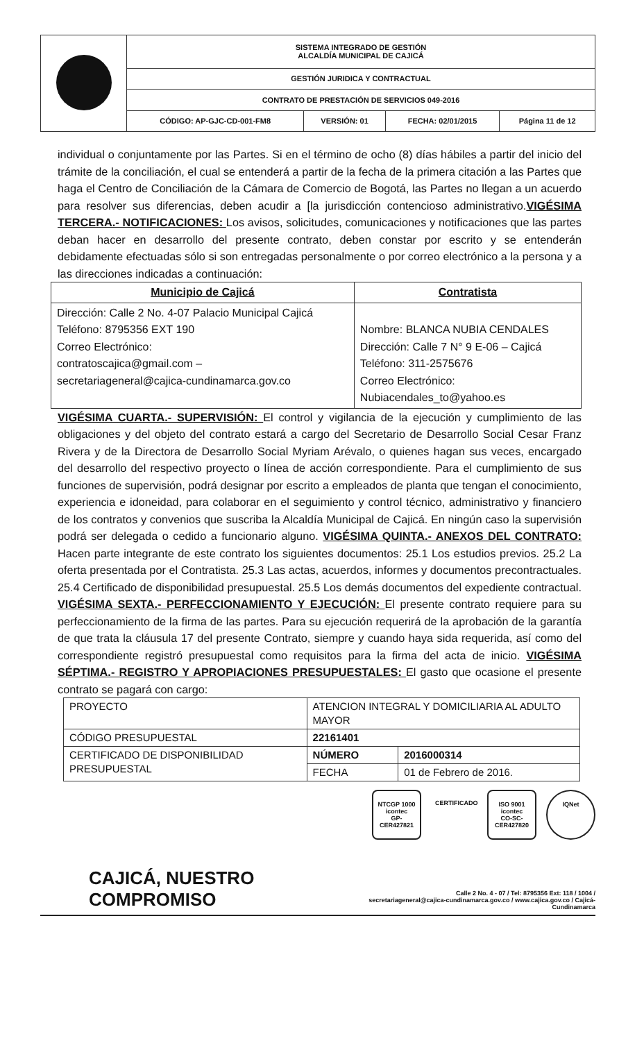| | SISTEMA INTEGRADO DE GESTIÓN ALCALDÍA MUNICIPAL DE CAJICÁ | | | |
| | GESTIÓN JURIDICA Y CONTRACTUAL | | | |
| | CONTRATO DE PRESTACIÓN DE SERVICIOS 049-2016 | | | |
| | CÓDIGO: AP-GJC-CD-001-FM8 | VERSIÓN: 01 | FECHA: 02/01/2015 | Página 11 de 12 |
individual o conjuntamente por las Partes. Si en el término de ocho (8) días hábiles a partir del inicio del trámite de la conciliación, el cual se entenderá a partir de la fecha de la primera citación a las Partes que haga el Centro de Conciliación de la Cámara de Comercio de Bogotá, las Partes no llegan a un acuerdo para resolver sus diferencias, deben acudir a [la jurisdicción contencioso administrativo.VIGÉSIMA TERCERA.- NOTIFICACIONES: Los avisos, solicitudes, comunicaciones y notificaciones que las partes deban hacer en desarrollo del presente contrato, deben constar por escrito y se entenderán debidamente efectuadas sólo si son entregadas personalmente o por correo electrónico a la persona y a las direcciones indicadas a continuación:
| Municipio de Cajicá | Contratista |
| --- | --- |
| Dirección: Calle 2 No. 4-07 Palacio Municipal Cajicá Teléfono: 8795356 EXT 190 Correo Electrónico: contratoscajica@gmail.com – secretariageneral@cajica-cundinamarca.gov.co | Nombre: BLANCA NUBIA CENDALES Dirección: Calle 7 N° 9 E-06 – Cajicá Teléfono: 311-2575676 Correo Electrónico: Nubiacendales_to@yahoo.es |
VIGÉSIMA CUARTA.- SUPERVISIÓN: El control y vigilancia de la ejecución y cumplimiento de las obligaciones y del objeto del contrato estará a cargo del Secretario de Desarrollo Social Cesar Franz Rivera y de la Directora de Desarrollo Social Myriam Arévalo, o quienes hagan sus veces, encargado del desarrollo del respectivo proyecto o línea de acción correspondiente. Para el cumplimiento de sus funciones de supervisión, podrá designar por escrito a empleados de planta que tengan el conocimiento, experiencia e idoneidad, para colaborar en el seguimiento y control técnico, administrativo y financiero de los contratos y convenios que suscriba la Alcaldía Municipal de Cajicá. En ningún caso la supervisión podrá ser delegada o cedido a funcionario alguno. VIGÉSIMA QUINTA.- ANEXOS DEL CONTRATO: Hacen parte integrante de este contrato los siguientes documentos: 25.1 Los estudios previos. 25.2 La oferta presentada por el Contratista. 25.3 Las actas, acuerdos, informes y documentos precontractuales. 25.4 Certificado de disponibilidad presupuestal. 25.5 Los demás documentos del expediente contractual. VIGÉSIMA SEXTA.- PERFECCIONAMIENTO Y EJECUCIÓN: El presente contrato requiere para su perfeccionamiento de la firma de las partes. Para su ejecución requerirá de la aprobación de la garantía de que trata la cláusula 17 del presente Contrato, siempre y cuando haya sida requerida, así como del correspondiente registró presupuestal como requisitos para la firma del acta de inicio. VIGÉSIMA SÉPTIMA.- REGISTRO Y APROPIACIONES PRESUPUESTALES: El gasto que ocasione el presente contrato se pagará con cargo:
| PROYECTO | ATENCION INTEGRAL Y DOMICILIARIA AL ADULTO MAYOR | |
| CÓDIGO PRESUPUESTAL | 22161401 | |
| CERTIFICADO DE DISPONIBILIDAD PRESUPUESTAL | NÚMERO | 2016000314 |
| | FECHA | 01 de Febrero de 2016. |
NTCGP 1000
icontec
GP-CER427821
CERTIFICADO
ISO 9001
icontec
CO-SC-CER427820
IQNet
CAJICÁ, NUESTRO COMPROMISO
Calle 2 No. 4 - 07 / Tel: 8795356 Ext: 118 / 1004 /
secretariageneral@cajica-cundinamarca.gov.co / www.cajica.gov.co / Cajicá- Cundinamarca